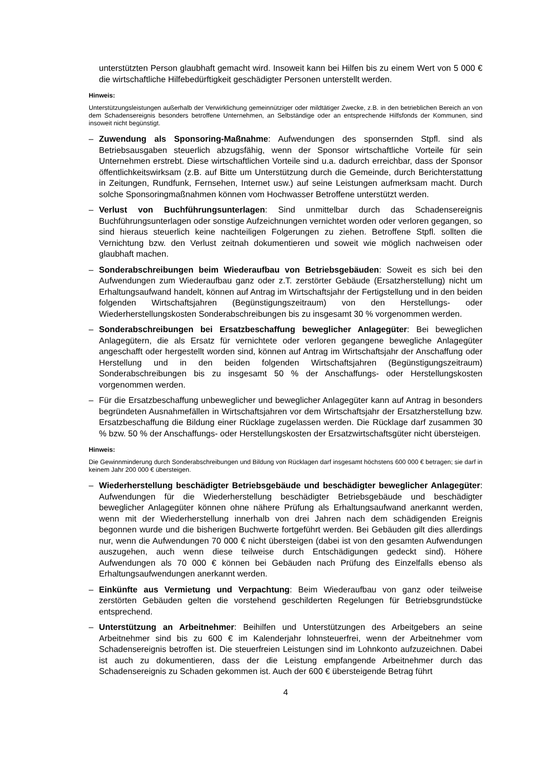unterstützten Person glaubhaft gemacht wird. Insoweit kann bei Hilfen bis zu einem Wert von 5 000 € die wirtschaftliche Hilfebedürftigkeit geschädigter Personen unterstellt werden.
Hinweis:
Unterstützungsleistungen außerhalb der Verwirklichung gemeinnütziger oder mildtätiger Zwecke, z.B. in den betrieblichen Bereich an von dem Schadensereignis besonders betroffene Unternehmen, an Selbständige oder an entsprechende Hilfsfonds der Kommunen, sind insoweit nicht begünstigt.
– Zuwendung als Sponsoring-Maßnahme: Aufwendungen des sponsernden Stpfl. sind als Betriebsausgaben steuerlich abzugsfähig, wenn der Sponsor wirtschaftliche Vorteile für sein Unternehmen erstrebt. Diese wirtschaftlichen Vorteile sind u.a. dadurch erreichbar, dass der Sponsor öffentlichkeitswirksam (z.B. auf Bitte um Unterstützung durch die Gemeinde, durch Berichterstattung in Zeitungen, Rundfunk, Fernsehen, Internet usw.) auf seine Leistungen aufmerksam macht. Durch solche Sponsoringmaßnahmen können vom Hochwasser Betroffene unterstützt werden.
– Verlust von Buchführungsunterlagen: Sind unmittelbar durch das Schadensereignis Buchführungsunterlagen oder sonstige Aufzeichnungen vernichtet worden oder verloren gegangen, so sind hieraus steuerlich keine nachteiligen Folgerungen zu ziehen. Betroffene Stpfl. sollten die Vernichtung bzw. den Verlust zeitnah dokumentieren und soweit wie möglich nachweisen oder glaubhaft machen.
– Sonderabschreibungen beim Wiederaufbau von Betriebsgebäuden: Soweit es sich bei den Aufwendungen zum Wiederaufbau ganz oder z.T. zerstörter Gebäude (Ersatzherstellung) nicht um Erhaltungsaufwand handelt, können auf Antrag im Wirtschaftsjahr der Fertigstellung und in den beiden folgenden Wirtschaftsjahren (Begünstigungszeitraum) von den Herstellungs- oder Wiederherstellungskosten Sonderabschreibungen bis zu insgesamt 30 % vorgenommen werden.
– Sonderabschreibungen bei Ersatzbeschaffung beweglicher Anlagegüter: Bei beweglichen Anlagegütern, die als Ersatz für vernichtete oder verloren gegangene bewegliche Anlagegüter angeschafft oder hergestellt worden sind, können auf Antrag im Wirtschaftsjahr der Anschaffung oder Herstellung und in den beiden folgenden Wirtschaftsjahren (Begünstigungszeitraum) Sonderabschreibungen bis zu insgesamt 50 % der Anschaffungs- oder Herstellungskosten vorgenommen werden.
– Für die Ersatzbeschaffung unbeweglicher und beweglicher Anlagegüter kann auf Antrag in besonders begründeten Ausnahmefällen in Wirtschaftsjahren vor dem Wirtschaftsjahr der Ersatzherstellung bzw. Ersatzbeschaffung die Bildung einer Rücklage zugelassen werden. Die Rücklage darf zusammen 30 % bzw. 50 % der Anschaffungs- oder Herstellungskosten der Ersatzwirtschaftsgüter nicht übersteigen.
Hinweis:
Die Gewinnminderung durch Sonderabschreibungen und Bildung von Rücklagen darf insgesamt höchstens 600 000 € betragen; sie darf in keinem Jahr 200 000 € übersteigen.
– Wiederherstellung beschädigter Betriebsgebäude und beschädigter beweglicher Anlagegüter: Aufwendungen für die Wiederherstellung beschädigter Betriebsgebäude und beschädigter beweglicher Anlagegüter können ohne nähere Prüfung als Erhaltungsaufwand anerkannt werden, wenn mit der Wiederherstellung innerhalb von drei Jahren nach dem schädigenden Ereignis begonnen wurde und die bisherigen Buchwerte fortgeführt werden. Bei Gebäuden gilt dies allerdings nur, wenn die Aufwendungen 70 000 € nicht übersteigen (dabei ist von den gesamten Aufwendungen auszugehen, auch wenn diese teilweise durch Entschädigungen gedeckt sind). Höhere Aufwendungen als 70 000 € können bei Gebäuden nach Prüfung des Einzelfalls ebenso als Erhaltungsaufwendungen anerkannt werden.
– Einkünfte aus Vermietung und Verpachtung: Beim Wiederaufbau von ganz oder teilweise zerstörten Gebäuden gelten die vorstehend geschilderten Regelungen für Betriebsgrundstücke entsprechend.
– Unterstützung an Arbeitnehmer: Beihilfen und Unterstützungen des Arbeitgebers an seine Arbeitnehmer sind bis zu 600 € im Kalenderjahr lohnsteuerfrei, wenn der Arbeitnehmer vom Schadensereignis betroffen ist. Die steuerfreien Leistungen sind im Lohnkonto aufzuzeichnen. Dabei ist auch zu dokumentieren, dass der die Leistung empfangende Arbeitnehmer durch das Schadensereignis zu Schaden gekommen ist. Auch der 600 € übersteigende Betrag führt
4